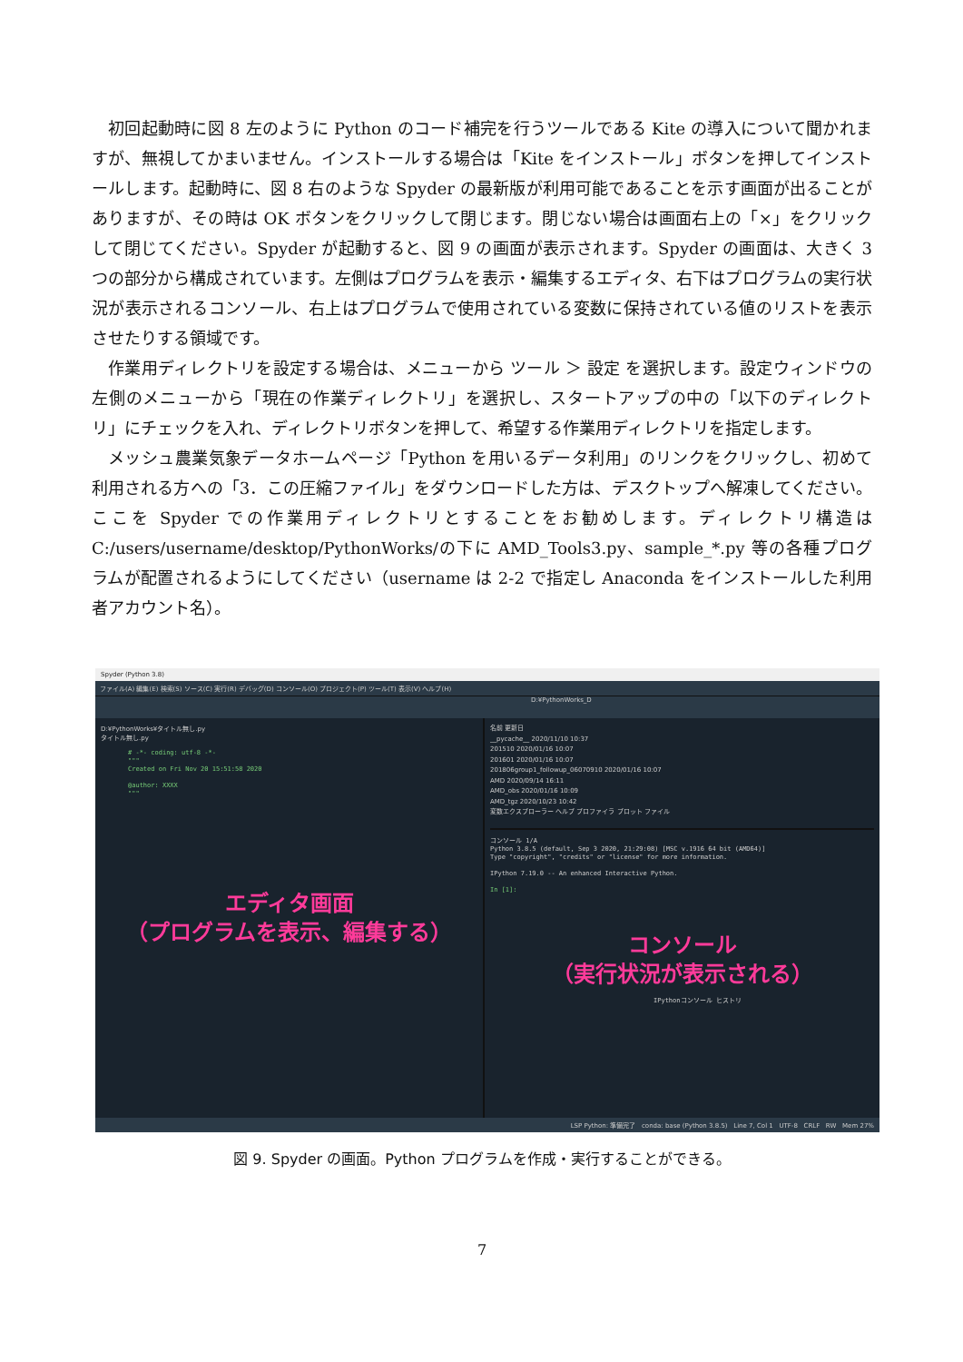初回起動時に図 8 左のように Python のコード補完を行うツールである Kite の導入について聞かれますが、無視してかまいません。インストールする場合は「Kite をインストール」ボタンを押してインストールします。起動時に、図 8 右のような Spyder の最新版が利用可能であることを示す画面が出ることがありますが、その時は OK ボタンをクリックして閉じます。閉じない場合は画面右上の「×」をクリックして閉じてください。Spyder が起動すると、図 9 の画面が表示されます。Spyder の画面は、大きく 3 つの部分から構成されています。左側はプログラムを表示・編集するエディタ、右下はプログラムの実行状況が表示されるコンソール、右上はプログラムで使用されている変数に保持されている値のリストを表示させたりする領域です。
作業用ディレクトリを設定する場合は、メニューから ツール ＞ 設定 を選択します。設定ウィンドウの左側のメニューから「現在の作業ディレクトリ」を選択し、スタートアップの中の「以下のディレクトリ」にチェックを入れ、ディレクトリボタンを押して、希望する作業用ディレクトリを指定します。
メッシュ農業気象データホームページ「Python を用いるデータ利用」のリンクをクリックし、初めて利用される方への「3．この圧縮ファイル」をダウンロードした方は、デスクトップへ解凍してください。ここを Spyder での作業用ディレクトリとすることをお勧めします。ディレクトリ構造は C:/users/username/desktop/PythonWorks/の下に AMD_Tools3.py、sample_*.py 等の各種プログラムが配置されるようにしてください（username は 2-2 で指定し Anaconda をインストールした利用者アカウント名）。
Spyder (Python 3.8)
ファイル(A) 編集(E) 検索(S) ソース(C) 実行(R) デバッグ(D) コンソール(O) プロジェクト(P) ツール(T) 表示(V) ヘルプ(H)
D:¥PythonWorks_D
D:¥PythonWorks¥タイトル無し.py
タイトル無し.py
# -*- coding: utf-8 -*-
"""
Created on Fri Nov 20 15:51:58 2020
@author: XXXX
"""
エディタ画面
（プログラムを表示、編集する）
名前 更新日
__pycache__ 2020/11/10 10:37
201510 2020/01/16 10:07
201601 2020/01/16 10:07
201806group1_followup_06070910 2020/01/16 10:07
AMD 2020/09/14 16:11
AMD_obs 2020/01/16 10:09
AMD_tgz 2020/10/23 10:42
変数エクスプローラー ヘルプ プロファイラ プロット ファイル
コンソール 1/A
Python 3.8.5 (default, Sep 3 2020, 21:29:08) [MSC v.1916 64 bit (AMD64)]
Type "copyright", "credits" or "license" for more information.
IPython 7.19.0 -- An enhanced Interactive Python.
In [1]:
コンソール
（実行状況が表示される）
IPythonコンソール ヒストリ
LSP Python: 準備完了 conda: base (Python 3.8.5) Line 7, Col 1 UTF-8 CRLF RW Mem 27%
図 9. Spyder の画面。Python プログラムを作成・実行することができる。
7